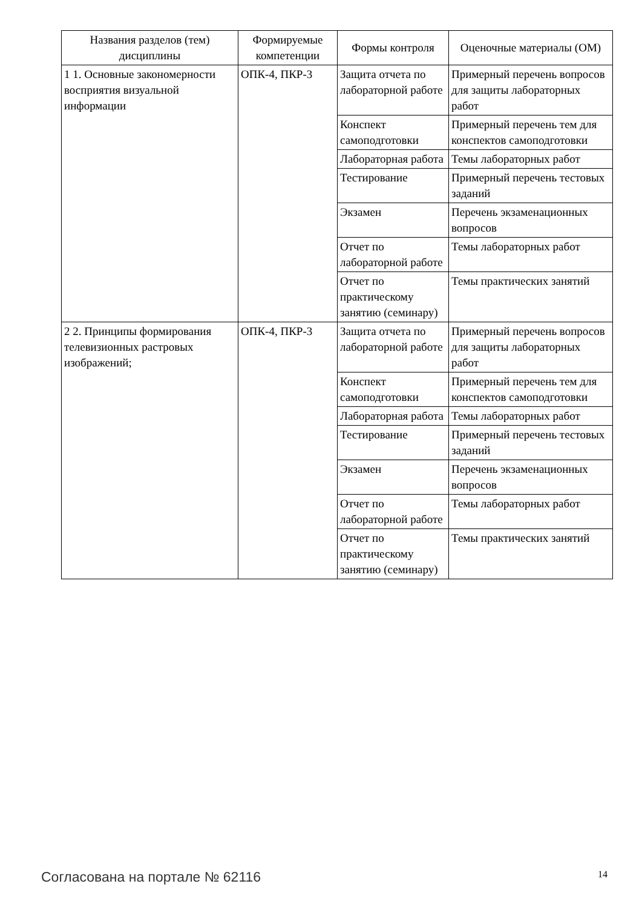| Названия разделов (тем) дисциплины | Формируемые компетенции | Формы контроля | Оценочные материалы (ОМ) |
| --- | --- | --- | --- |
| 1 1. Основные закономерности восприятия визуальной информации | ОПК-4, ПКР-3 | Защита отчета по лабораторной работе | Примерный перечень вопросов для защиты лабораторных работ |
| | | Конспект самоподготовки | Примерный перечень тем для конспектов самоподготовки |
| | | Лабораторная работа | Темы лабораторных работ |
| | | Тестирование | Примерный перечень тестовых заданий |
| | | Экзамен | Перечень экзаменационных вопросов |
| | | Отчет по лабораторной работе | Темы лабораторных работ |
| | | Отчет по практическому занятию (семинару) | Темы практических занятий |
| 2 2. Принципы формирования телевизионных растровых изображений; | ОПК-4, ПКР-3 | Защита отчета по лабораторной работе | Примерный перечень вопросов для защиты лабораторных работ |
| | | Конспект самоподготовки | Примерный перечень тем для конспектов самоподготовки |
| | | Лабораторная работа | Темы лабораторных работ |
| | | Тестирование | Примерный перечень тестовых заданий |
| | | Экзамен | Перечень экзаменационных вопросов |
| | | Отчет по лабораторной работе | Темы лабораторных работ |
| | | Отчет по практическому занятию (семинару) | Темы практических занятий |
Согласована на портале № 62116 14